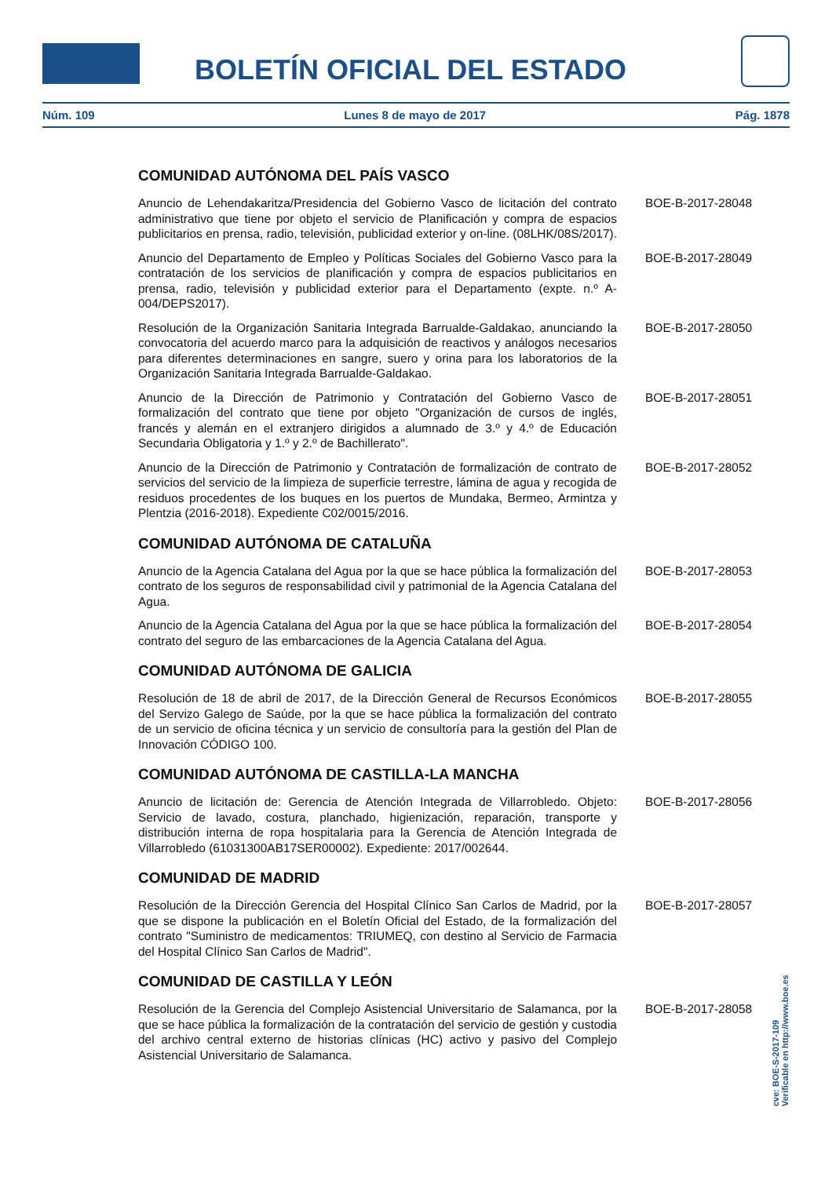BOLETÍN OFICIAL DEL ESTADO
Núm. 109 Lunes 8 de mayo de 2017 Pág. 1878
COMUNIDAD AUTÓNOMA DEL PAÍS VASCO
Anuncio de Lehendakaritza/Presidencia del Gobierno Vasco de licitación del contrato administrativo que tiene por objeto el servicio de Planificación y compra de espacios publicitarios en prensa, radio, televisión, publicidad exterior y on-line. (08LHK/08S/2017).
BOE-B-2017-28048
Anuncio del Departamento de Empleo y Políticas Sociales del Gobierno Vasco para la contratación de los servicios de planificación y compra de espacios publicitarios en prensa, radio, televisión y publicidad exterior para el Departamento (expte. n.º A-004/DEPS2017).
BOE-B-2017-28049
Resolución de la Organización Sanitaria Integrada Barrualde-Galdakao, anunciando la convocatoria del acuerdo marco para la adquisición de reactivos y análogos necesarios para diferentes determinaciones en sangre, suero y orina para los laboratorios de la Organización Sanitaria Integrada Barrualde-Galdakao.
BOE-B-2017-28050
Anuncio de la Dirección de Patrimonio y Contratación del Gobierno Vasco de formalización del contrato que tiene por objeto "Organización de cursos de inglés, francés y alemán en el extranjero dirigidos a alumnado de 3.º y 4.º de Educación Secundaria Obligatoria y 1.º y 2.º de Bachillerato".
BOE-B-2017-28051
Anuncio de la Dirección de Patrimonio y Contratación de formalización de contrato de servicios del servicio de la limpieza de superficie terrestre, lámina de agua y recogida de residuos procedentes de los buques en los puertos de Mundaka, Bermeo, Armintza y Plentzia (2016-2018). Expediente C02/0015/2016.
BOE-B-2017-28052
COMUNIDAD AUTÓNOMA DE CATALUÑA
Anuncio de la Agencia Catalana del Agua por la que se hace pública la formalización del contrato de los seguros de responsabilidad civil y patrimonial de la Agencia Catalana del Agua.
BOE-B-2017-28053
Anuncio de la Agencia Catalana del Agua por la que se hace pública la formalización del contrato del seguro de las embarcaciones de la Agencia Catalana del Agua.
BOE-B-2017-28054
COMUNIDAD AUTÓNOMA DE GALICIA
Resolución de 18 de abril de 2017, de la Dirección General de Recursos Económicos del Servizo Galego de Saúde, por la que se hace pública la formalización del contrato de un servicio de oficina técnica y un servicio de consultoría para la gestión del Plan de Innovación CÓDIGO 100.
BOE-B-2017-28055
COMUNIDAD AUTÓNOMA DE CASTILLA-LA MANCHA
Anuncio de licitación de: Gerencia de Atención Integrada de Villarrobledo. Objeto: Servicio de lavado, costura, planchado, higienización, reparación, transporte y distribución interna de ropa hospitalaria para la Gerencia de Atención Integrada de Villarrobledo (61031300AB17SER00002). Expediente: 2017/002644.
BOE-B-2017-28056
COMUNIDAD DE MADRID
Resolución de la Dirección Gerencia del Hospital Clínico San Carlos de Madrid, por la que se dispone la publicación en el Boletín Oficial del Estado, de la formalización del contrato "Suministro de medicamentos: TRIUMEQ, con destino al Servicio de Farmacia del Hospital Clínico San Carlos de Madrid".
BOE-B-2017-28057
COMUNIDAD DE CASTILLA Y LEÓN
Resolución de la Gerencia del Complejo Asistencial Universitario de Salamanca, por la que se hace pública la formalización de la contratación del servicio de gestión y custodia del archivo central externo de historias clínicas (HC) activo y pasivo del Complejo Asistencial Universitario de Salamanca.
BOE-B-2017-28058
cve: BOE-S-2017-109
Verificable en http://www.boe.es